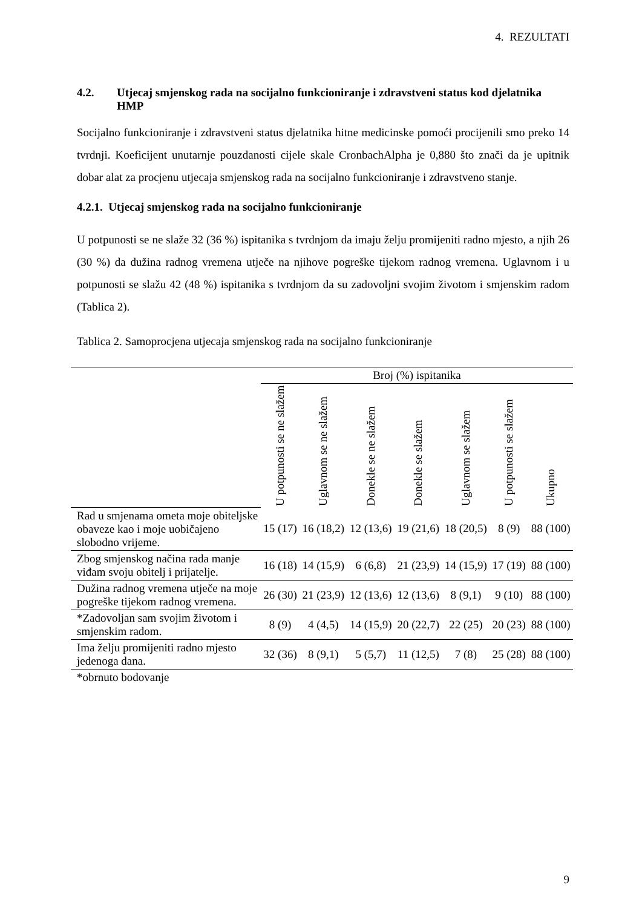4. REZULTATI
4.2. Utjecaj smjenskog rada na socijalno funkcioniranje i zdravstveni status kod djelatnika HMP
Socijalno funkcioniranje i zdravstveni status djelatnika hitne medicinske pomoći procijenili smo preko 14 tvrdnji. Koeficijent unutarnje pouzdanosti cijele skale CronbachAlpha je 0,880 što znači da je upitnik dobar alat za procjenu utjecaja smjenskog rada na socijalno funkcioniranje i zdravstveno stanje.
4.2.1. Utjecaj smjenskog rada na socijalno funkcioniranje
U potpunosti se ne slaže 32 (36 %) ispitanika s tvrdnjom da imaju želju promijeniti radno mjesto, a njih 26 (30 %) da dužina radnog vremena utječe na njihove pogreške tijekom radnog vremena. Uglavnom i u potpunosti se slažu 42 (48 %) ispitanika s tvrdnjom da su zadovoljni svojim životom i smjenskim radom (Tablica 2).
Tablica 2. Samoprocjena utjecaja smjenskog rada na socijalno funkcioniranje
| | Broj (%) ispitanika | | | | | | |
| | U potpunosti se ne slažem | Uglavnom se ne slažem | Donekle se ne slažem | Donekle se slažem | Uglavnom se slažem | U potpunosti se slažem | Ukupno |
| Rad u smjenama ometa moje obiteljske obaveze kao i moje uobičajeno slobodno vrijeme. | 15 (17) | 16 (18,2) | 12 (13,6) | 19 (21,6) | 18 (20,5) | 8 (9) | 88 (100) |
| Zbog smjenskog načina rada manje viđam svoju obitelj i prijatelje. | 16 (18) | 14 (15,9) | 6 (6,8) | 21 (23,9) | 14 (15,9) | 17 (19) | 88 (100) |
| Dužina radnog vremena utječe na moje pogreške tijekom radnog vremena. | 26 (30) | 21 (23,9) | 12 (13,6) | 12 (13,6) | 8 (9,1) | 9 (10) | 88 (100) |
| *Zadovoljan sam svojim životom i smjenskim radom. | 8 (9) | 4 (4,5) | 14 (15,9) | 20 (22,7) | 22 (25) | 20 (23) | 88 (100) |
| Ima želju promijeniti radno mjesto jedenoga dana. | 32 (36) | 8 (9,1) | 5 (5,7) | 11 (12,5) | 7 (8) | 25 (28) | 88 (100) |
| *obrnuto bodovanje | | | | | | | |
9